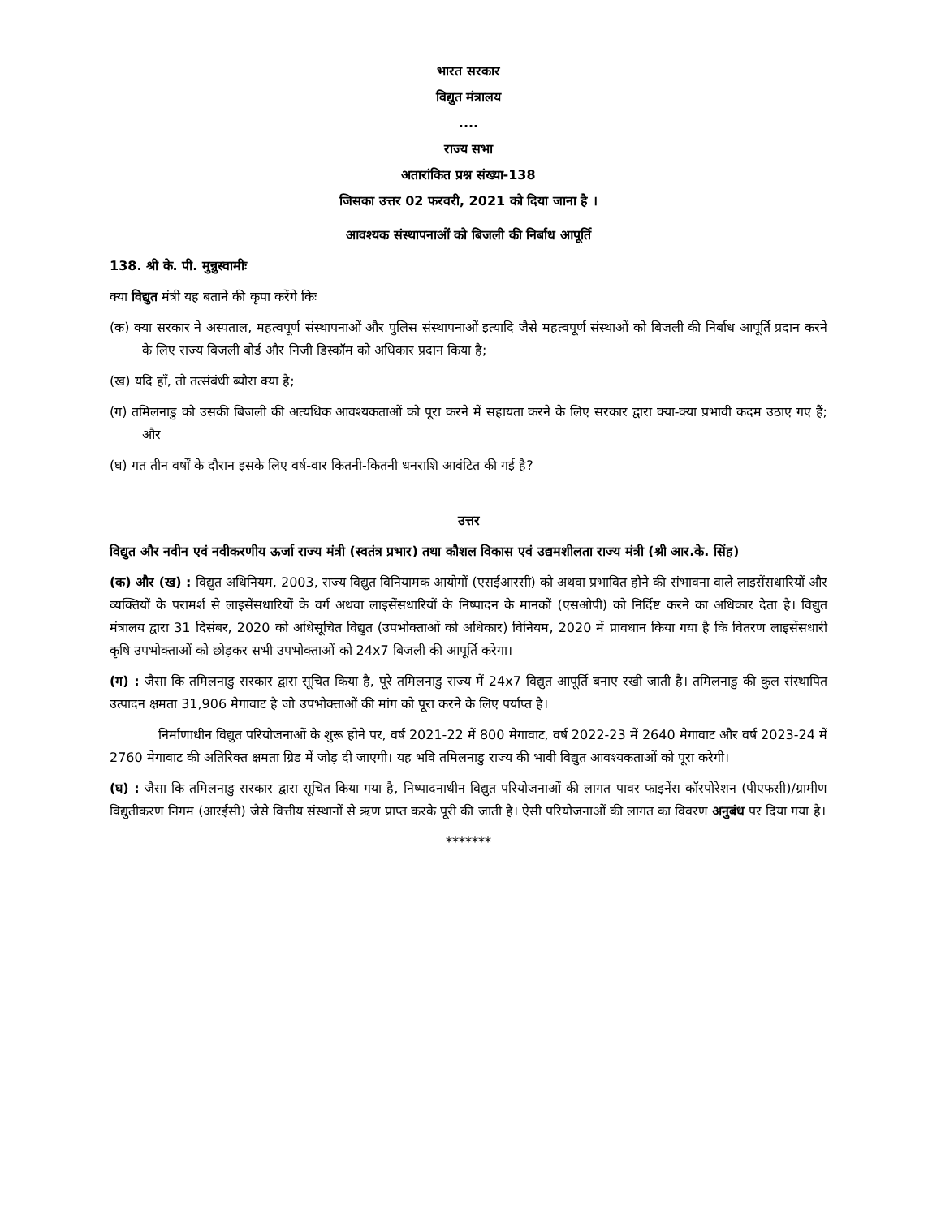भारत सरकार
विद्युत मंत्रालय
....
राज्य सभा
अतारांकित प्रश्न संख्या-138
जिसका उत्तर 02 फरवरी, 2021 को दिया जाना है ।
आवश्यक संस्थापनाओं को बिजली की निर्बाध आपूर्ति
138. श्री के. पी. मुन्नुस्वामीः
क्या विद्युत मंत्री यह बताने की कृपा करेंगे किः
(क) क्या सरकार ने अस्पताल, महत्वपूर्ण संस्थापनाओं और पुलिस संस्थापनाओं इत्यादि जैसे महत्वपूर्ण संस्थाओं को बिजली की निर्बाध आपूर्ति प्रदान करने के लिए राज्य बिजली बोर्ड और निजी डिस्कॉम को अधिकार प्रदान किया है;
(ख) यदि हाँ, तो तत्संबंधी ब्यौरा क्या है;
(ग) तमिलनाडु को उसकी बिजली की अत्यधिक आवश्यकताओं को पूरा करने में सहायता करने के लिए सरकार द्वारा क्या-क्या प्रभावी कदम उठाए गए हैं; और
(घ) गत तीन वर्षों के दौरान इसके लिए वर्ष-वार कितनी-कितनी धनराशि आवंटित की गई है?
उत्तर
विद्युत और नवीन एवं नवीकरणीय ऊर्जा राज्य मंत्री (स्वतंत्र प्रभार) तथा कौशल विकास एवं उद्यमशीलता राज्य मंत्री (श्री आर.के. सिंह)
(क) और (ख) : विद्युत अधिनियम, 2003, राज्य विद्युत विनियामक आयोगों (एसईआरसी) को अथवा प्रभावित होने की संभावना वाले लाइसेंसधारियों और व्यक्तियों के परामर्श से लाइसेंसधारियों के वर्ग अथवा लाइसेंसधारियों के निष्पादन के मानकों (एसओपी) को निर्दिष्ट करने का अधिकार देता है। विद्युत मंत्रालय द्वारा 31 दिसंबर, 2020 को अधिसूचित विद्युत (उपभोक्ताओं को अधिकार) विनियम, 2020 में प्रावधान किया गया है कि वितरण लाइसेंसधारी कृषि उपभोक्ताओं को छोड़कर सभी उपभोक्ताओं को 24x7 बिजली की आपूर्ति करेगा।
(ग) : जैसा कि तमिलनाडु सरकार द्वारा सूचित किया है, पूरे तमिलनाडु राज्य में 24x7 विद्युत आपूर्ति बनाए रखी जाती है। तमिलनाडु की कुल संस्थापित उत्पादन क्षमता 31,906 मेगावाट है जो उपभोक्ताओं की मांग को पूरा करने के लिए पर्याप्त है।
निर्माणाधीन विद्युत परियोजनाओं के शुरू होने पर, वर्ष 2021-22 में 800 मेगावाट, वर्ष 2022-23 में 2640 मेगावाट और वर्ष 2023-24 में 2760 मेगावाट की अतिरिक्त क्षमता ग्रिड में जोड़ दी जाएगी। यह भवि तमिलनाडु राज्य की भावी विद्युत आवश्यकताओं को पूरा करेगी।
(घ) : जैसा कि तमिलनाडु सरकार द्वारा सूचित किया गया है, निष्पादनाधीन विद्युत परियोजनाओं की लागत पावर फाइनेंस कॉरपोरेशन (पीएफसी)/ग्रामीण विद्युतीकरण निगम (आरईसी) जैसे वित्तीय संस्थानों से ऋण प्राप्त करके पूरी की जाती है। ऐसी परियोजनाओं की लागत का विवरण अनुबंध पर दिया गया है।
*******